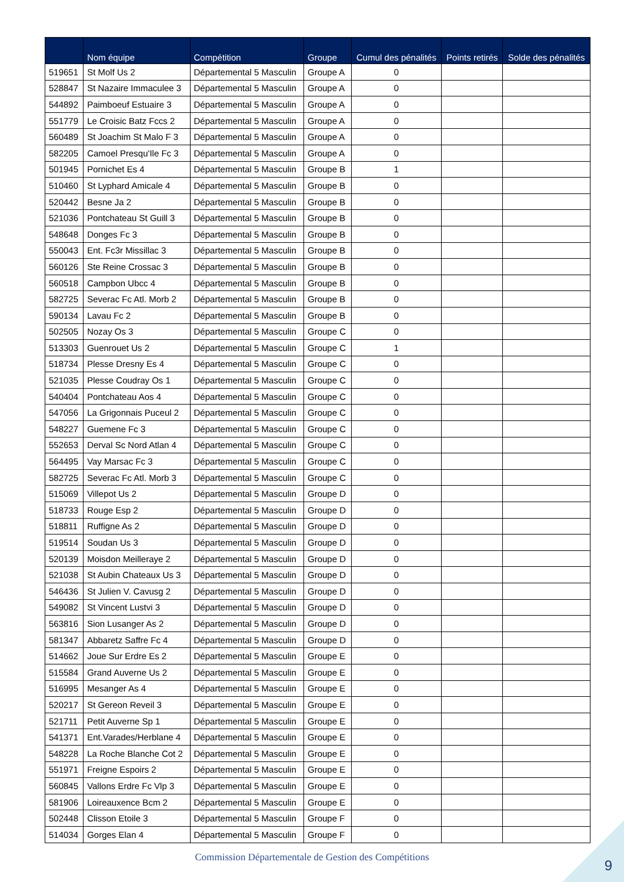| | Nom équipe | Compétition | Groupe | Cumul des pénalités | Points retirés | Solde des pénalités |
| --- | --- | --- | --- | --- | --- | --- |
| 519651 | St Molf Us 2 | Départemental 5 Masculin | Groupe A | 0 | | |
| 528847 | St Nazaire Immaculee 3 | Départemental 5 Masculin | Groupe A | 0 | | |
| 544892 | Paimboeuf Estuaire 3 | Départemental 5 Masculin | Groupe A | 0 | | |
| 551779 | Le Croisic Batz Fccs 2 | Départemental 5 Masculin | Groupe A | 0 | | |
| 560489 | St Joachim St Malo F 3 | Départemental 5 Masculin | Groupe A | 0 | | |
| 582205 | Camoel Presqu'Ile Fc 3 | Départemental 5 Masculin | Groupe A | 0 | | |
| 501945 | Pornichet Es 4 | Départemental 5 Masculin | Groupe B | 1 | | |
| 510460 | St Lyphard Amicale 4 | Départemental 5 Masculin | Groupe B | 0 | | |
| 520442 | Besne Ja 2 | Départemental 5 Masculin | Groupe B | 0 | | |
| 521036 | Pontchateau St Guill 3 | Départemental 5 Masculin | Groupe B | 0 | | |
| 548648 | Donges Fc 3 | Départemental 5 Masculin | Groupe B | 0 | | |
| 550043 | Ent. Fc3r Missillac 3 | Départemental 5 Masculin | Groupe B | 0 | | |
| 560126 | Ste Reine Crossac 3 | Départemental 5 Masculin | Groupe B | 0 | | |
| 560518 | Campbon Ubcc 4 | Départemental 5 Masculin | Groupe B | 0 | | |
| 582725 | Severac Fc Atl. Morb 2 | Départemental 5 Masculin | Groupe B | 0 | | |
| 590134 | Lavau Fc 2 | Départemental 5 Masculin | Groupe B | 0 | | |
| 502505 | Nozay Os 3 | Départemental 5 Masculin | Groupe C | 0 | | |
| 513303 | Guenrouet Us 2 | Départemental 5 Masculin | Groupe C | 1 | | |
| 518734 | Plesse Dresny Es 4 | Départemental 5 Masculin | Groupe C | 0 | | |
| 521035 | Plesse Coudray Os 1 | Départemental 5 Masculin | Groupe C | 0 | | |
| 540404 | Pontchateau Aos 4 | Départemental 5 Masculin | Groupe C | 0 | | |
| 547056 | La Grigonnais Puceul 2 | Départemental 5 Masculin | Groupe C | 0 | | |
| 548227 | Guemene Fc 3 | Départemental 5 Masculin | Groupe C | 0 | | |
| 552653 | Derval Sc Nord Atlan 4 | Départemental 5 Masculin | Groupe C | 0 | | |
| 564495 | Vay Marsac Fc 3 | Départemental 5 Masculin | Groupe C | 0 | | |
| 582725 | Severac Fc Atl. Morb 3 | Départemental 5 Masculin | Groupe C | 0 | | |
| 515069 | Villepot Us 2 | Départemental 5 Masculin | Groupe D | 0 | | |
| 518733 | Rouge Esp 2 | Départemental 5 Masculin | Groupe D | 0 | | |
| 518811 | Ruffigne As 2 | Départemental 5 Masculin | Groupe D | 0 | | |
| 519514 | Soudan Us 3 | Départemental 5 Masculin | Groupe D | 0 | | |
| 520139 | Moisdon Meilleraye 2 | Départemental 5 Masculin | Groupe D | 0 | | |
| 521038 | St Aubin Chateaux Us 3 | Départemental 5 Masculin | Groupe D | 0 | | |
| 546436 | St Julien V. Cavusg 2 | Départemental 5 Masculin | Groupe D | 0 | | |
| 549082 | St Vincent Lustvi 3 | Départemental 5 Masculin | Groupe D | 0 | | |
| 563816 | Sion Lusanger As 2 | Départemental 5 Masculin | Groupe D | 0 | | |
| 581347 | Abbaretz Saffre Fc 4 | Départemental 5 Masculin | Groupe D | 0 | | |
| 514662 | Joue Sur Erdre Es 2 | Départemental 5 Masculin | Groupe E | 0 | | |
| 515584 | Grand Auverne Us 2 | Départemental 5 Masculin | Groupe E | 0 | | |
| 516995 | Mesanger As 4 | Départemental 5 Masculin | Groupe E | 0 | | |
| 520217 | St Gereon Reveil 3 | Départemental 5 Masculin | Groupe E | 0 | | |
| 521711 | Petit Auverne Sp 1 | Départemental 5 Masculin | Groupe E | 0 | | |
| 541371 | Ent.Varades/Herblane 4 | Départemental 5 Masculin | Groupe E | 0 | | |
| 548228 | La Roche Blanche Cot 2 | Départemental 5 Masculin | Groupe E | 0 | | |
| 551971 | Freigne Espoirs 2 | Départemental 5 Masculin | Groupe E | 0 | | |
| 560845 | Vallons Erdre Fc Vlp 3 | Départemental 5 Masculin | Groupe E | 0 | | |
| 581906 | Loireauxence Bcm 2 | Départemental 5 Masculin | Groupe E | 0 | | |
| 502448 | Clisson Etoile 3 | Départemental 5 Masculin | Groupe F | 0 | | |
| 514034 | Gorges Elan 4 | Départemental 5 Masculin | Groupe F | 0 | | |
Commission Départementale de Gestion des Compétitions 9